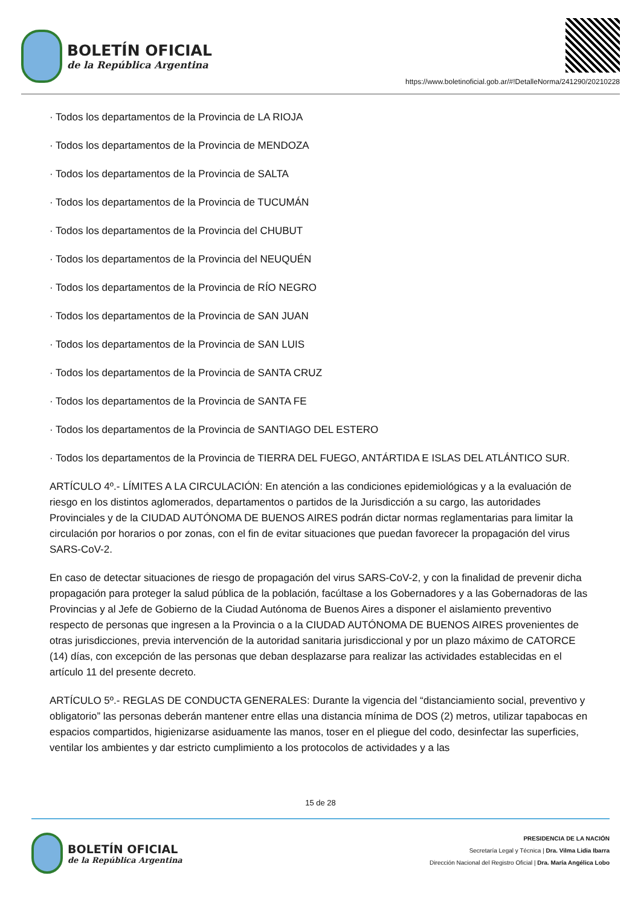BOLETÍN OFICIAL
de la República Argentina
https://www.boletinoficial.gob.ar/#!DetalleNorma/241290/20210228
· Todos los departamentos de la Provincia de LA RIOJA
· Todos los departamentos de la Provincia de MENDOZA
· Todos los departamentos de la Provincia de SALTA
· Todos los departamentos de la Provincia de TUCUMÁN
· Todos los departamentos de la Provincia del CHUBUT
· Todos los departamentos de la Provincia del NEUQUÉN
· Todos los departamentos de la Provincia de RÍO NEGRO
· Todos los departamentos de la Provincia de SAN JUAN
· Todos los departamentos de la Provincia de SAN LUIS
· Todos los departamentos de la Provincia de SANTA CRUZ
· Todos los departamentos de la Provincia de SANTA FE
· Todos los departamentos de la Provincia de SANTIAGO DEL ESTERO
· Todos los departamentos de la Provincia de TIERRA DEL FUEGO, ANTÁRTIDA E ISLAS DEL ATLÁNTICO SUR.
ARTÍCULO 4º.- LÍMITES A LA CIRCULACIÓN: En atención a las condiciones epidemiológicas y a la evaluación de riesgo en los distintos aglomerados, departamentos o partidos de la Jurisdicción a su cargo, las autoridades Provinciales y de la CIUDAD AUTÓNOMA DE BUENOS AIRES podrán dictar normas reglamentarias para limitar la circulación por horarios o por zonas, con el fin de evitar situaciones que puedan favorecer la propagación del virus SARS-CoV-2.
En caso de detectar situaciones de riesgo de propagación del virus SARS-CoV-2, y con la finalidad de prevenir dicha propagación para proteger la salud pública de la población, facúltase a los Gobernadores y a las Gobernadoras de las Provincias y al Jefe de Gobierno de la Ciudad Autónoma de Buenos Aires a disponer el aislamiento preventivo respecto de personas que ingresen a la Provincia o a la CIUDAD AUTÓNOMA DE BUENOS AIRES provenientes de otras jurisdicciones, previa intervención de la autoridad sanitaria jurisdiccional y por un plazo máximo de CATORCE (14) días, con excepción de las personas que deban desplazarse para realizar las actividades establecidas en el artículo 11 del presente decreto.
ARTÍCULO 5º.- REGLAS DE CONDUCTA GENERALES: Durante la vigencia del “distanciamiento social, preventivo y obligatorio” las personas deberán mantener entre ellas una distancia mínima de DOS (2) metros, utilizar tapabocas en espacios compartidos, higienizarse asiduamente las manos, toser en el pliegue del codo, desinfectar las superficies, ventilar los ambientes y dar estricto cumplimiento a los protocolos de actividades y a las
15 de 28
BOLETÍN OFICIAL
de la República Argentina
PRESIDENCIA DE LA NACIÓN
Secretaría Legal y Técnica | Dra. Vilma Lidia Ibarra
Dirección Nacional del Registro Oficial | Dra. María Angélica Lobo